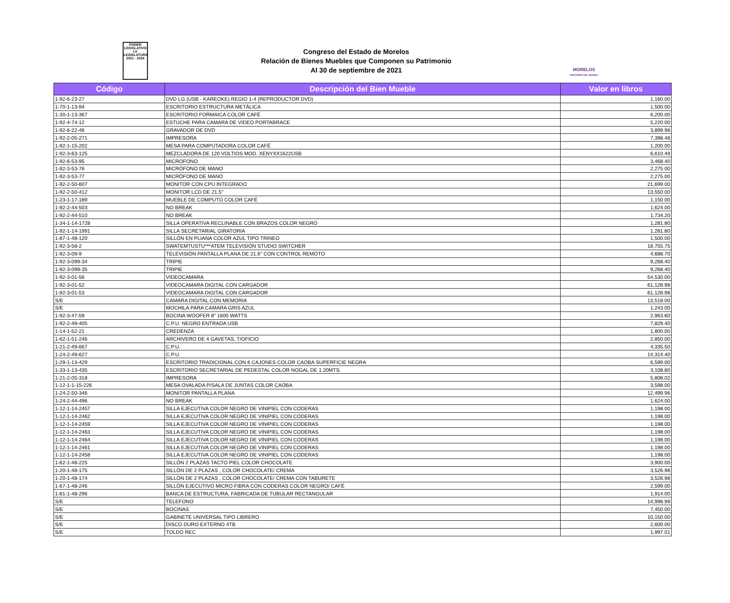PODER
LEGISLATIVO
LV LEGISLATURA
2021 - 2024
Congreso del Estado de Morelos
Relación de Bienes Muebles que Componen su Patrimonio
Al 30 de septiembre de 2021
MORELOS
ANFITRIÓN DEL MUNDO
| Código | Descripción del Bien Mueble | Valor en libros |
| --- | --- | --- |
| 1-92-6-23-27 | DVD LG (USB - KAREOKE) REGIO 1-4 (REPRODUCTOR DVD) | 1,160.00 |
| 1-70-1-13-94 | ESCRITORIO ESTRUCTURA METÁLICA | 1,500.00 |
| 1-30-1-13-367 | ESCRITORIO FORMAICA COLOR CAFÉ | 6,200.00 |
| 1-92-4-74-12 | ESTUCHE PARA CAMARA DE VIDEO PORTABRACE | 5,220.00 |
| 1-92-6-22-46 | GRAVADOR DE DVD | 3,899.98 |
| 1-92-2-05-271 | IMPRESORA | 7,398.48 |
| 1-92-1-15-202 | MESA PARA COMPUTADORA COLOR CAFÉ | 1,200.00 |
| 1-92-3-63-125 | MEZCLADORA DE 120 VOLTIOS MOD. XENYXX1622USB | 6,610.49 |
| 1-92-6-53-95 | MICROFONO | 3,468.40 |
| 1-92-3-53-76 | MICRÓFONO DE MANO | 2,275.00 |
| 1-92-3-53-77 | MICRÓFONO DE MANO | 2,275.00 |
| 1-92-2-50-607 | MONITOR CON CPU INTEGRADO | 21,699.00 |
| 1-92-2-50-412 | MONITOR LCD DE 21.5" | 13,550.00 |
| 1-23-1-17-189 | MUEBLE DE COMPUTO COLOR CAFÉ | 1,150.00 |
| 1-92-2-44-503 | NO BREAK | 1,624.00 |
| 1-92-2-44-510 | NO BREAK | 1,734.20 |
| 1-34-1-14-1728 | SILLA OPERATIVA RECLINABLE CON BRAZOS COLOR NEGRO | 1,281.80 |
| 1-92-1-14-1991 | SILLA SECRETARIAL GIRATORIA | 1,281.80 |
| 1-87-1-48-120 | SILLÓN EN PLIANA COLOR AZUL TIPO TRINEO | 1,500.00 |
| 1-92-3-58-2 | SWATEMTUSTU***ATEM TELEVISIÓN STUDIO SWITCHER | 18,755.75 |
| 1-92-3-09-9 | TELEVISIÓN PANTALLA PLANA DE 21.6" CON CONTROL REMOTO | 4,688.70 |
| 1-92-3-099-34 | TRIPIE | 9,268.40 |
| 1-92-3-099-35 | TRIPIE | 9,268.40 |
| 1-92-3-01-56 | VIDEOCAMARA | 54,530.00 |
| 1-92-3-01-52 | VIDEOCAMARA DIGITAL CON CARGADOR | 61,128.98 |
| 1-92-3-01-53 | VIDEOCAMARA DIGITAL CON CARGADOR | 61,128.98 |
| S/E | CAMARA DIGITAL CON MEMORIA | 13,518.00 |
| S/E | MOCHILA PARA CAMARA GRIS AZUL | 1,243.00 |
| 1-92-3-47-59 | BOCINA WOOFER 8" 1600 WATTS | 2,963.60 |
| 1-92-2-49-405 | C.P.U. NEGRO ENTRADA USB | 7,829.40 |
| 1-14-1-52-21 | CREDENZA | 1,800.00 |
| 1-62-1-51-246 | ARCHIVERO DE 4 GAVETAS, T/OFICIO | 2,850.00 |
| 1-21-2-49-667 | C.P.U. | 4,335.50 |
| 1-24-2-49-627 | C.P.U. | 14,314.40 |
| 1-29-1-13-429 | ESCRITORIO TRADICIONAL CON 6 CAJONES COLOR CAOBA SUPERFICIE NEGRA | 6,599.00 |
| 1-33-1-13-435 | ESCRITORIO SECRETARIAL DE PEDESTAL COLOR NOGAL DE 1.20MTS. | 3,108.80 |
| 1-21-2-05-318 | IMPRESORA | 5,808.02 |
| 1-12-1-1-15-226 | MESA OVALADA P/SALA DE JUNTAS COLOR CAOBA | 3,598.00 |
| 1-24-2-50-346 | MONITOR PANTALLA PLANA | 12,499.96 |
| 1-24-2-44-496 | NO BREAK | 1,624.00 |
| 1-12-1-14-2457 | SILLA EJECUTIVA COLOR NEGRO DE VINIPIEL CON CODERAS | 1,198.00 |
| 1-12-1-14-2462 | SILLA EJECUTIVA COLOR NEGRO DE VINIPIEL CON CODERAS | 1,198.00 |
| 1-12-1-14-2459 | SILLA EJECUTIVA COLOR NEGRO DE VINIPIEL CON CODERAS | 1,198.00 |
| 1-12-1-14-2463 | SILLA EJECUTIVA COLOR NEGRO DE VINIPIEL CON CODERAS | 1,198.00 |
| 1-12-1-14-2464 | SILLA EJECUTIVA COLOR NEGRO DE VINIPIEL CON CODERAS | 1,198.00 |
| 1-12-1-14-2461 | SILLA EJECUTIVA COLOR NEGRO DE VINIPIEL CON CODERAS | 1,198.00 |
| 1-12-1-14-2458 | SILLA EJECUTIVA COLOR NEGRO DE VINIPIEL CON CODERAS | 1,198.00 |
| 1-62-1-48-225 | SILLÓN 2 PLAZAS TACTO PIEL COLOR CHOCOLATE | 3,900.00 |
| 1-20-1-48-175 | SILLÓN DE 2 PLAZAS , COLOR CHOCOLATE/ CREMA | 3,526.98 |
| 1-20-1-48-174 | SILLÓN DE 2 PLAZAS , COLOR CHOCOLATE/ CREMA CON TABURETE | 3,526.98 |
| 1-67-1-48-246 | SILLÓN EJECUTIVO MICRO FIBRA CON CODERAS COLOR NEGRO/ CAFÉ | 2,599.00 |
| 1-81-1-48-296 | BANCA DE ESTRUCTURA, FABRICADA DE TUBULAR RECTANGULAR | 1,914.00 |
| S/E | TELEFONO | 14,998.99 |
| S/E | BOCINAS | 7,450.00 |
| S/E | GABINETE UNIVERSAL TIPO LIBRERO | 10,150.00 |
| S/E | DISCO DURO EXTERNO 4TB | 2,600.00 |
| S/E | TOLDO REC | 1,997.01 |